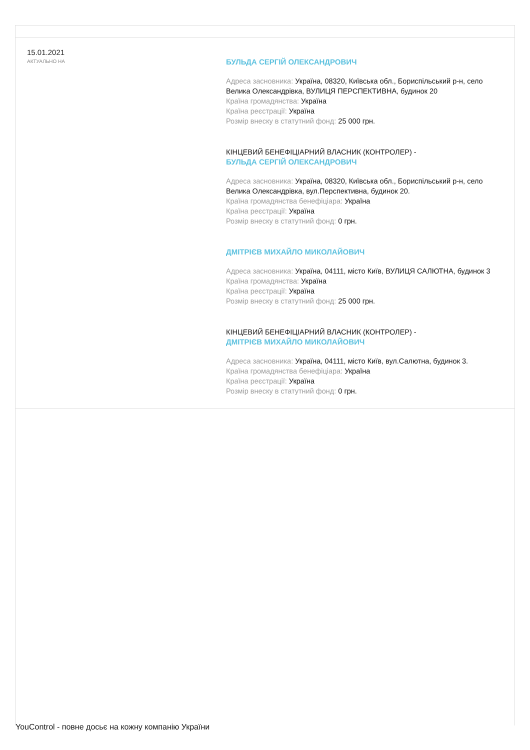15.01.2021
АКТУАЛЬНО НА
БУЛЬДА СЕРГІЙ ОЛЕКСАНДРОВИЧ
Адреса засновника: Україна, 08320, Київська обл., Бориспільський р-н, село Велика Олександрівка, ВУЛИЦЯ ПЕРСПЕКТИВНА, будинок 20
Країна громадянства: Україна
Країна реєстрації: Україна
Розмір внеску в статутний фонд: 25 000 грн.
КІНЦЕВИЙ БЕНЕФІЦІАРНИЙ ВЛАСНИК (КОНТРОЛЕР) -
БУЛЬДА СЕРГІЙ ОЛЕКСАНДРОВИЧ
Адреса засновника: Україна, 08320, Київська обл., Бориспільський р-н, село Велика Олександрівка, вул.Перспективна, будинок 20.
Країна громадянства бенефіціара: Україна
Країна реєстрації: Україна
Розмір внеску в статутний фонд: 0 грн.
ДМІТРІЄВ МИХАЙЛО МИКОЛАЙОВИЧ
Адреса засновника: Україна, 04111, місто Київ, ВУЛИЦЯ САЛЮТНА, будинок 3
Країна громадянства: Україна
Країна реєстрації: Україна
Розмір внеску в статутний фонд: 25 000 грн.
КІНЦЕВИЙ БЕНЕФІЦІАРНИЙ ВЛАСНИК (КОНТРОЛЕР) -
ДМІТРІЄВ МИХАЙЛО МИКОЛАЙОВИЧ
Адреса засновника: Україна, 04111, місто Київ, вул.Салютна, будинок 3.
Країна громадянства бенефіціара: Україна
Країна реєстрації: Україна
Розмір внеску в статутний фонд: 0 грн.
YouControl - повне досьє на кожну компанію України